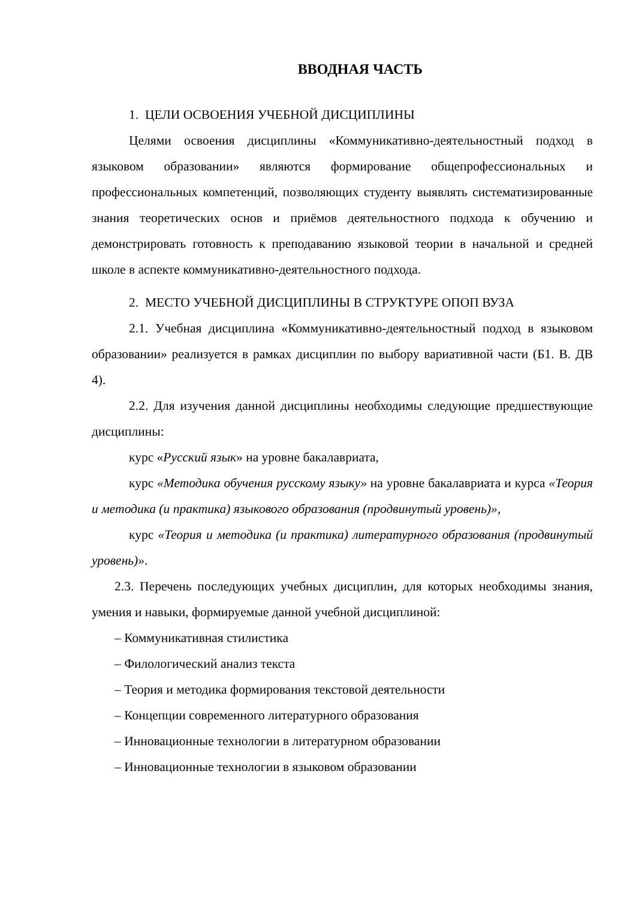ВВОДНАЯ ЧАСТЬ
1. ЦЕЛИ ОСВОЕНИЯ УЧЕБНОЙ ДИСЦИПЛИНЫ
Целями освоения дисциплины «Коммуникативно-деятельностный подход в языковом образовании» являются формирование общепрофессиональных и профессиональных компетенций, позволяющих студенту выявлять систематизированные знания теоретических основ и приёмов деятельностного подхода к обучению и демонстрировать готовность к преподаванию языковой теории в начальной и средней школе в аспекте коммуникативно-деятельностного подхода.
2. МЕСТО УЧЕБНОЙ ДИСЦИПЛИНЫ В СТРУКТУРЕ ОПОП ВУЗА
2.1. Учебная дисциплина «Коммуникативно-деятельностный подход в языковом образовании» реализуется в рамках дисциплин по выбору вариативной части (Б1. В. ДВ 4).
2.2. Для изучения данной дисциплины необходимы следующие предшествующие дисциплины:
курс «Русский язык» на уровне бакалавриата,
курс «Методика обучения русскому языку» на уровне бакалавриата и курса «Теория и методика (и практика) языкового образования (продвинутый уровень)»,
курс «Теория и методика (и практика) литературного образования (продвинутый уровень)».
2.3. Перечень последующих учебных дисциплин, для которых необходимы знания, умения и навыки, формируемые данной учебной дисциплиной:
– Коммуникативная стилистика
– Филологический анализ текста
– Теория и методика формирования текстовой деятельности
– Концепции современного литературного образования
– Инновационные технологии в литературном образовании
– Инновационные технологии в языковом образовании